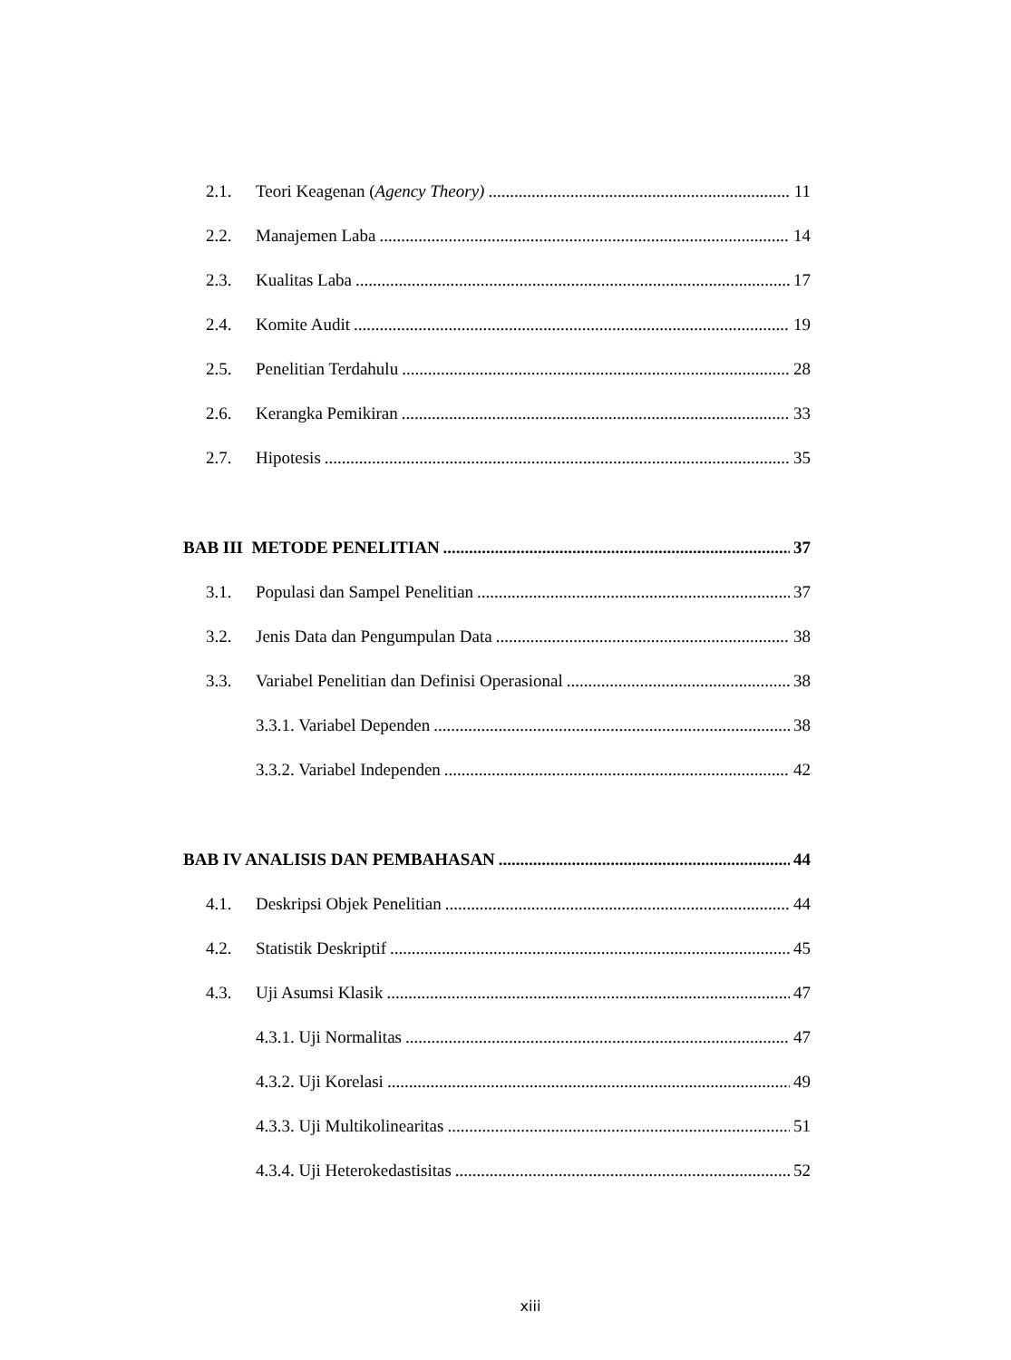2.1. Teori Keagenan (Agency Theory) 11
2.2. Manajemen Laba 14
2.3. Kualitas Laba 17
2.4. Komite Audit 19
2.5. Penelitian Terdahulu 28
2.6. Kerangka Pemikiran 33
2.7. Hipotesis 35
BAB III METODE PENELITIAN 37
3.1. Populasi dan Sampel Penelitian 37
3.2. Jenis Data dan Pengumpulan Data 38
3.3. Variabel Penelitian dan Definisi Operasional 38
3.3.1. Variabel Dependen 38
3.3.2. Variabel Independen 42
BAB IV ANALISIS DAN PEMBAHASAN 44
4.1. Deskripsi Objek Penelitian 44
4.2. Statistik Deskriptif 45
4.3. Uji Asumsi Klasik 47
4.3.1. Uji Normalitas 47
4.3.2. Uji Korelasi 49
4.3.3. Uji Multikolinearitas 51
4.3.4. Uji Heterokedastisitas 52
xiii